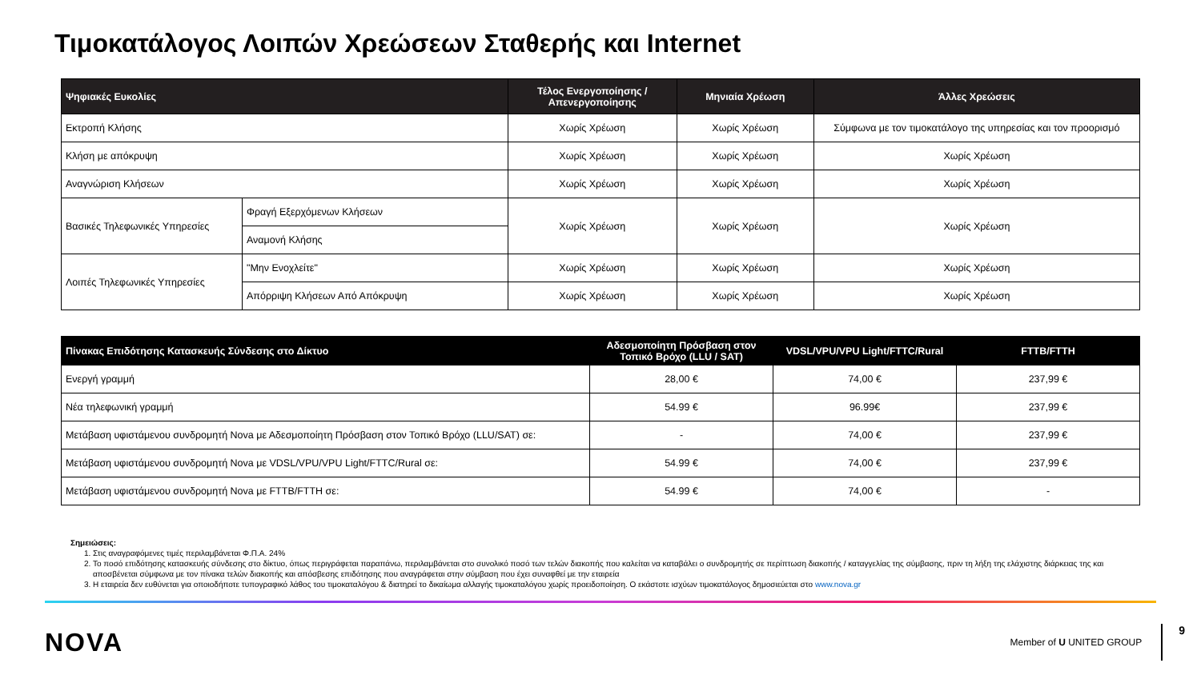Τιμοκατάλογος Λοιπών Χρεώσεων Σταθερής και Internet
| Ψηφιακές Ευκολίες | | Τέλος Ενεργοποίησης / Απενεργοποίησης | Μηνιαία Χρέωση | Άλλες Χρεώσεις |
| --- | --- | --- | --- | --- |
| Εκτροπή Κλήσης | | Χωρίς Χρέωση | Χωρίς Χρέωση | Σύμφωνα με τον τιμοκατάλογο της υπηρεσίας και τον προορισμό |
| Κλήση με απόκρυψη | | Χωρίς Χρέωση | Χωρίς Χρέωση | Χωρίς Χρέωση |
| Αναγνώριση Κλήσεων | | Χωρίς Χρέωση | Χωρίς Χρέωση | Χωρίς Χρέωση |
| Βασικές Τηλεφωνικές Υπηρεσίες | Φραγή Εξερχόμενων Κλήσεων | Χωρίς Χρέωση | Χωρίς Χρέωση | Χωρίς Χρέωση |
| | Αναμονή Κλήσης | | | |
| Λοιπές Τηλεφωνικές Υπηρεσίες | "Μην Ενοχλείτε" | Χωρίς Χρέωση | Χωρίς Χρέωση | Χωρίς Χρέωση |
| | Απόρριψη Κλήσεων Από Απόκρυψη | Χωρίς Χρέωση | Χωρίς Χρέωση | Χωρίς Χρέωση |
| Πίνακας Επιδότησης Κατασκευής Σύνδεσης στο Δίκτυο | Αδεσμοποίητη Πρόσβαση στον Τοπικό Βρόχο (LLU / SAT) | VDSL/VPU/VPU Light/FTTC/Rural | FTTB/FTTH |
| --- | --- | --- | --- |
| Ενεργή γραμμή | 28,00 € | 74,00 € | 237,99 € |
| Νέα τηλεφωνική γραμμή | 54.99 € | 96.99€ | 237,99 € |
| Μετάβαση υφιστάμενου συνδρομητή Nova με Αδεσμοποίητη Πρόσβαση στον Τοπικό Βρόχο (LLU/SAT) σε: | - | 74,00 € | 237,99 € |
| Μετάβαση υφιστάμενου συνδρομητή Nova με VDSL/VPU/VPU Light/FTTC/Rural σε: | 54.99 € | 74,00 € | 237,99 € |
| Μετάβαση υφιστάμενου συνδρομητή Nova με FTTB/FTTH σε: | 54.99 € | 74,00 € | - |
Σημειώσεις:
1. Στις αναγραφόμενες τιμές περιλαμβάνεται Φ.Π.Α. 24%
2. Το ποσό επιδότησης κατασκευής σύνδεσης στο δίκτυο, όπως περιγράφεται παραπάνω, περιλαμβάνεται στο συνολικό ποσό των τελών διακοπής που καλείται να καταβάλει ο συνδρομητής σε περίπτωση διακοπής / καταγγελίας της σύμβασης, πριν τη λήξη της ελάχιστης διάρκειας της και αποσβένεται σύμφωνα με τον πίνακα τελών διακοπής και απόσβεσης επιδότησης που αναγράφεται στην σύμβαση που έχει συναφθεί με την εταιρεία
3. Η εταιρεία δεν ευθύνεται για οποιοδήποτε τυπογραφικό λάθος του τιμοκαταλόγου & διατηρεί το δικαίωμα αλλαγής τιμοκαταλόγου χωρίς προειδοποίηση. Ο εκάστοτε ισχύων τιμοκατάλογος δημοσιεύεται στο www.nova.gr
NOVA
Member of U UNITED GROUP
9